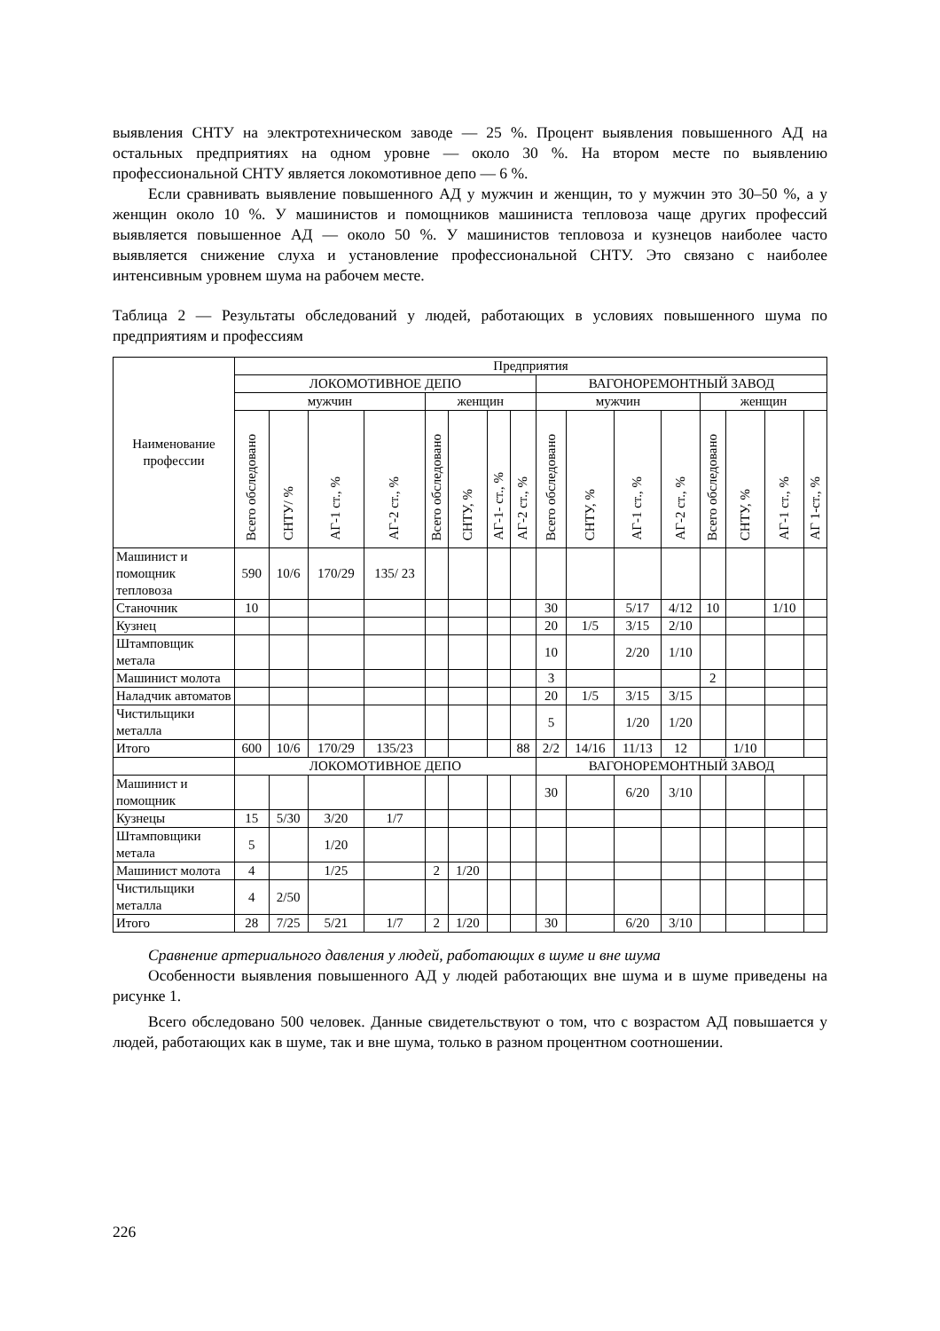выявления СНТУ на электротехническом заводе — 25 %. Процент выявления повышенного АД на остальных предприятиях на одном уровне — около 30 %. На втором месте по выявлению профессиональной СНТУ является локомотивное депо — 6 %.
Если сравнивать выявление повышенного АД у мужчин и женщин, то у мужчин это 30–50 %, а у женщин около 10 %. У машинистов и помощников машиниста тепловоза чаще других профессий выявляется повышенное АД — около 50 %. У машинистов тепловоза и кузнецов наиболее часто выявляется снижение слуха и установление профессиональной СНТУ. Это связано с наиболее интенсивным уровнем шума на рабочем месте.
Таблица 2 — Результаты обследований у людей, работающих в условиях повышенного шума по предприятиям и профессиям
| Наименование профессии | Предприятия | | | | | | | | | | | | | | | |
| --- | --- | --- | --- | --- | --- | --- | --- | --- | --- | --- | --- | --- | --- | --- | --- | --- |
| | ЛОКОМОТИВНОЕ ДЕПО | | | | | | | | ВАГОНОРЕМОНТНЫЙ ЗАВОД | | | | | | | |
| | мужчин | | | | женщин | | | | мужчин | | | | женщин | | | |
| | Всего обследовано | СНТУ/ % | АГ-1 ст., % | АГ-2 ст., % | Всего обследовано | СНТУ, % | АГ-1- ст., % | АГ-2 ст., % | Всего обследовано | СНТУ, % | АГ-1 ст., % | АГ-2 ст., % | Всего обследовано | СНТУ, % | АГ-1 ст., % | АГ 1-ст., % |
| Машинист и помощник тепловоза | 590 | 10/6 | 170/29 | 135/ 23 | | | | | | | | | | | | |
| Станочник | 10 | | | | | | | | 30 | | 5/17 | 4/12 | 10 | | 1/10 | |
| Кузнец | | | | | | | | | 20 | 1/5 | 3/15 | 2/10 | | | | |
| Штамповщик метала | | | | | | | | | 10 | | 2/20 | 1/10 | | | | |
| Машинист молота | | | | | | | | | 3 | | | | 2 | | | |
| Наладчик автоматов | | | | | | | | | 20 | 1/5 | 3/15 | 3/15 | | | | |
| Чистильщики металла | | | | | | | | | 5 | | 1/20 | 1/20 | | | | |
| Итого | 600 | 10/6 | 170/29 | 135/23 | | | | 88 | 2/2 | 14/16 | 11/13 | 12 | | 1/10 | | |
| | ЛОКОМОТИВНОЕ ДЕПО | | | | | | | | ВАГОНОРЕМОНТНЫЙ ЗАВОД | | | | | | | |
| Машинист и помощник | | | | | | | | | 30 | | 6/20 | 3/10 | | | | |
| Кузнецы | 15 | 5/30 | 3/20 | 1/7 | | | | | | | | | | | | |
| Штамповщики метала | 5 | | 1/20 | | | | | | | | | | | | | |
| Машинист молота | 4 | | 1/25 | | 2 | 1/20 | | | | | | | | | | |
| Чистильщики металла | 4 | 2/50 | | | | | | | | | | | | | | |
| Итого | 28 | 7/25 | 5/21 | 1/7 | 2 | 1/20 | | | 30 | | 6/20 | 3/10 | | | | |
Сравнение артериального давления у людей, работающих в шуме и вне шума
Особенности выявления повышенного АД у людей работающих вне шума и в шуме приведены на рисунке 1.
Всего обследовано 500 человек. Данные свидетельствуют о том, что с возрастом АД повышается у людей, работающих как в шуме, так и вне шума, только в разном процентном соотношении.
226